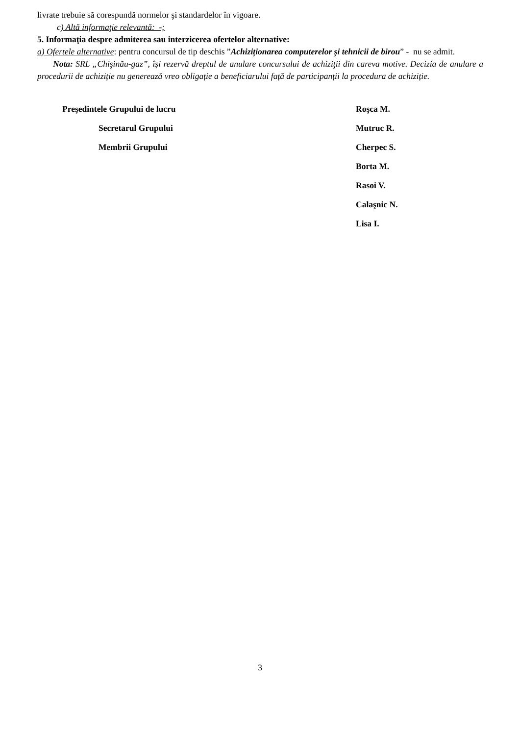livrate trebuie să corespundă normelor şi standardelor în vigoare.
c) Altă informaţie relevantă: -;
5. Informaţia despre admiterea sau interzicerea ofertelor alternative:
a) Ofertele alternative: pentru concursul de tip deschis ”Achiziționarea computerelor și tehnicii de birou” - nu se admit.
Nota: SRL „Chişinău-gaz”, își rezervă dreptul de anulare concursului de achiziţii din careva motive. Decizia de anulare a procedurii de achiziție nu generează vreo obligație a beneficiarului față de participanții la procedura de achiziție.
Preşedintele Grupului de lucru
Roşca M.
Secretarul Grupului
Mutruc R.
Membrii Grupului
Cherpec S.
Borta M.
Rasoi V.
Calaşnic N.
Lisa I.
3